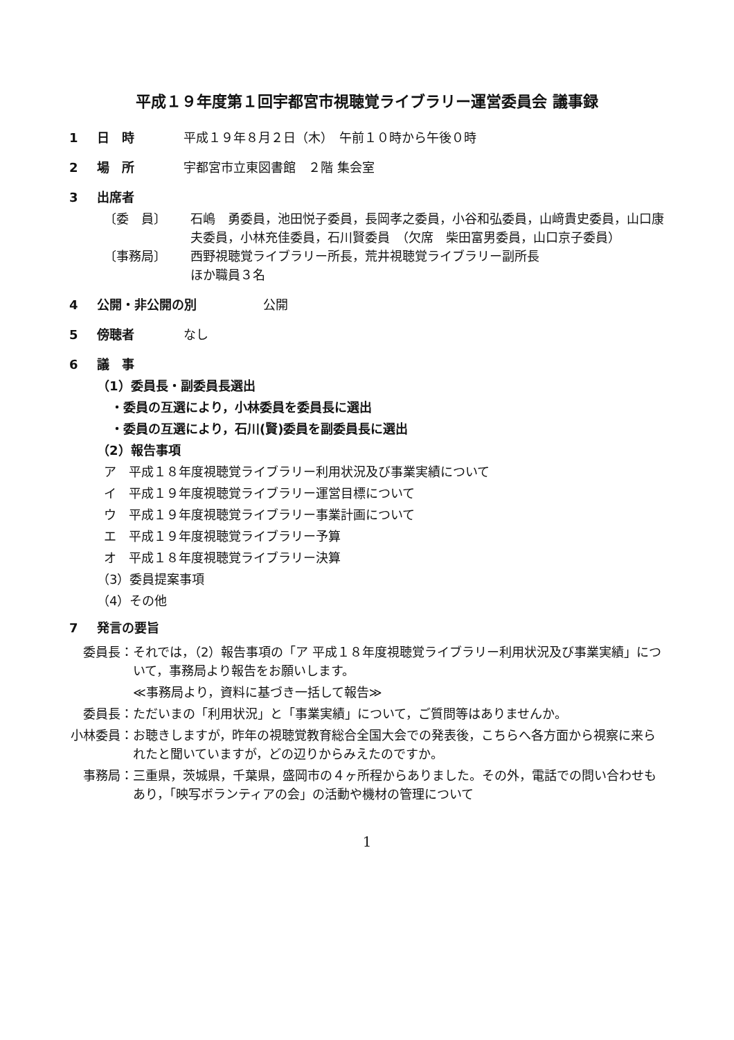平成１９年度第１回宇都宮市視聴覚ライブラリー運営委員会 議事録
1 日　時 平成１９年８月２日（木）　午前１０時から午後０時
2 場　所 宇都宮市立東図書館　２階 集会室
3 出席者
〔委　員〕 石嶋　勇委員，池田悦子委員，長岡孝之委員，小谷和弘委員，山﨑貴史委員，山口康夫委員，小林充佳委員，石川賢委員　（欠席　柴田富男委員，山口京子委員）
〔事務局〕 西野視聴覚ライブラリー所長，荒井視聴覚ライブラリー副所長
ほか職員３名
4 公開・非公開の別 公開
5 傍聴者 なし
6 議　事
（1）委員長・副委員長選出
・委員の互選により，小林委員を委員長に選出
・委員の互選により，石川(賢)委員を副委員長に選出
（2）報告事項
ア　平成１８年度視聴覚ライブラリー利用状況及び事業実績について
イ　平成１９年度視聴覚ライブラリー運営目標について
ウ　平成１９年度視聴覚ライブラリー事業計画について
エ　平成１９年度視聴覚ライブラリー予算
オ　平成１８年度視聴覚ライブラリー決算
（3）委員提案事項
（4）その他
7 発言の要旨
委員長： それでは，（2）報告事項の「ア 平成１８年度視聴覚ライブラリー利用状況及び事業実績」について，事務局より報告をお願いします。
≪事務局より，資料に基づき一括して報告≫
委員長： ただいまの「利用状況」と「事業実績」について，ご質問等はありませんか。
小林委員： お聴きしますが，昨年の視聴覚教育総合全国大会での発表後，こちらへ各方面から視察に来られたと聞いていますが，どの辺りからみえたのですか。
事務局： 三重県，茨城県，千葉県，盛岡市の４ヶ所程からありました。その外，電話での問い合わせもあり，「映写ボランティアの会」の活動や機材の管理について
1